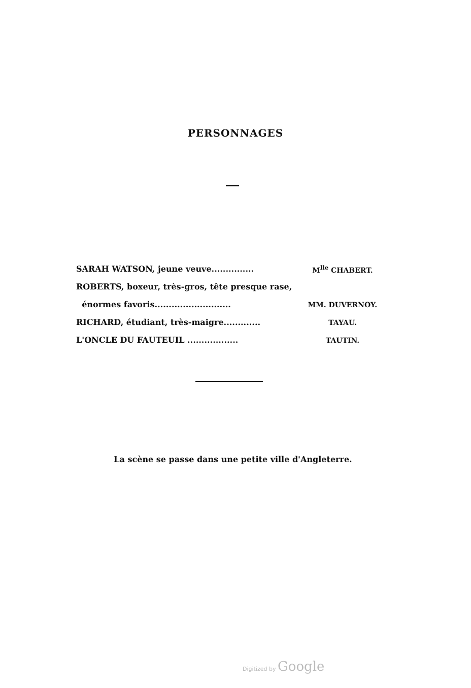PERSONNAGES
SARAH WATSON, jeune veuve............... M<sup>lle</sup> CHABERT.
ROBERTS, boxeur, très-gros, tête presque rase,
énormes favoris........................... MM. DUVERNOY.
RICHARD, étudiant, très-maigre............. TAYAU.
L'ONCLE DU FAUTEUIL .................. TAUTIN.
La scène se passe dans une petite ville d'Angleterre.
Digitized by Google